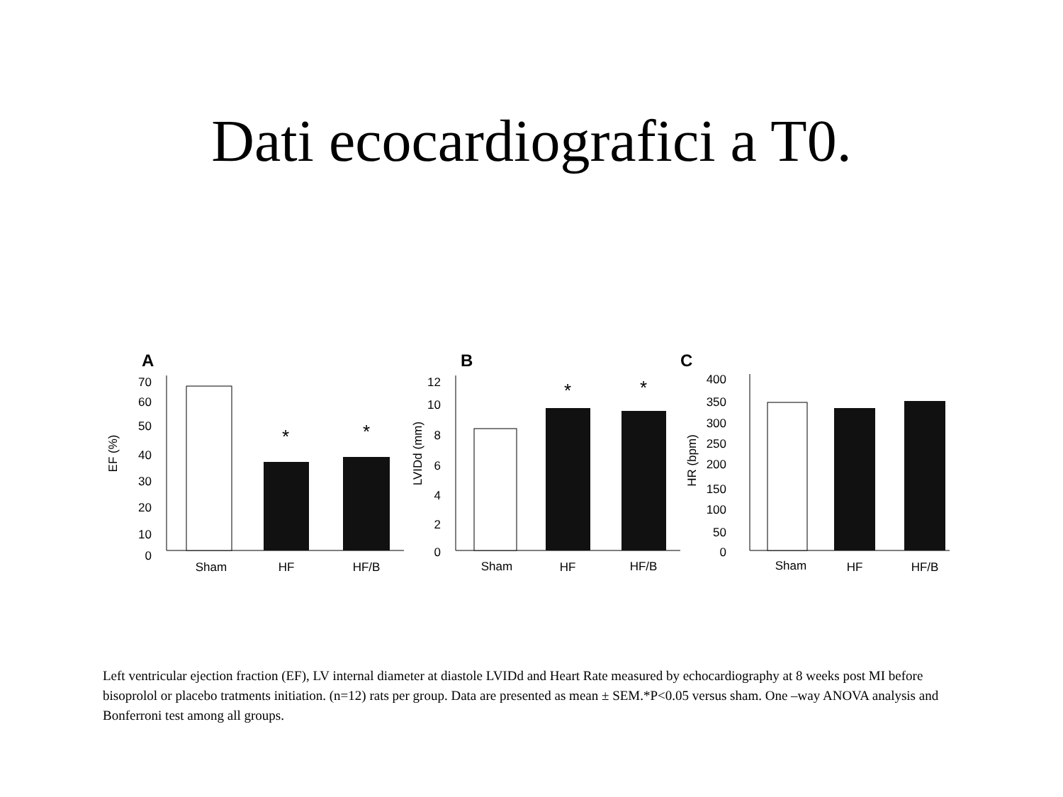Dati ecocardiografici a T0.
A
70
60
50
40
30
20
10
0
EF (%)
*
*
Sham
HF
HF/B
B
12
10
8
6
4
2
0
LVIDd (mm)
*
*
Sham
HF
HF/B
C
400
350
300
250
200
150
100
50
0
HR (bpm)
Sham
HF
HF/B
Left ventricular ejection fraction (EF), LV internal diameter at diastole LVIDd and Heart Rate measured by echocardiography at 8 weeks post MI before bisoprolol or placebo tratments initiation. (n=12) rats per group. Data are presented as mean ± SEM.*P<0.05 versus sham. One –way ANOVA analysis and Bonferroni test among all groups.